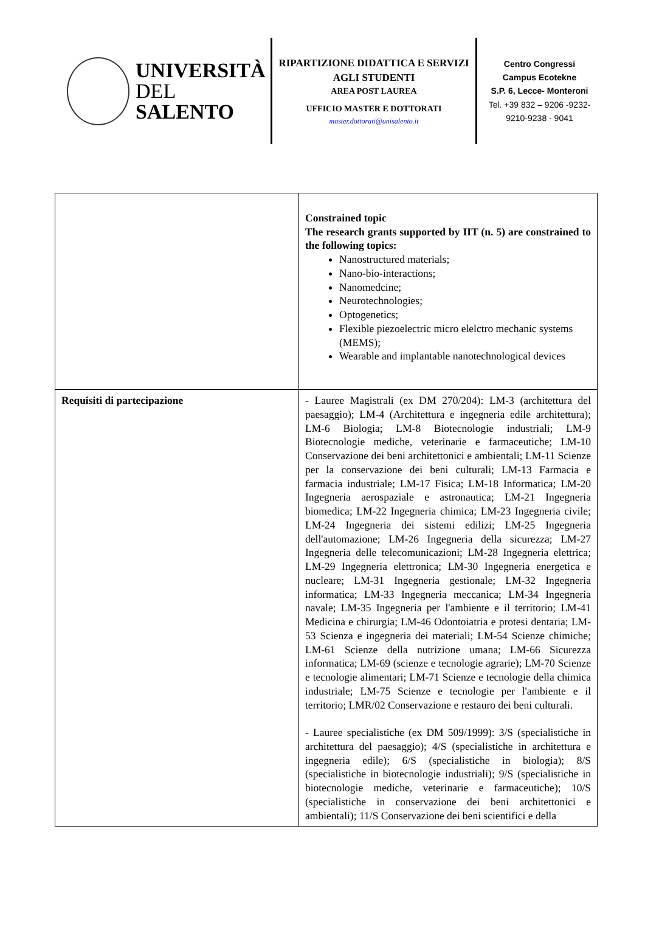UNIVERSITÀ
DEL SALENTO
RIPARTIZIONE DIDATTICA E SERVIZI AGLI STUDENTI
AREA POST LAUREA
UFFICIO MASTER E DOTTORATI
master.dottorati@unisalento.it
Centro Congressi
Campus Ecotekne
S.P. 6, Lecce- Monteroni
Tel. +39 832 – 9206 -9232-
9210-9238 - 9041
| | Constrained topic The research grants supported by IIT (n. 5) are constrained to the following topics: Nanostructured materials; Nano-bio-interactions; Nanomedcine; Neurotechnologies; Optogenetics; Flexible piezoelectric micro elelctro mechanic systems (MEMS); Wearable and implantable nanotechnological devices |
| Requisiti di partecipazione | - Lauree Magistrali (ex DM 270/204): LM-3 (architettura del paesaggio); LM-4 (Architettura e ingegneria edile architettura); LM-6 Biologia; LM-8 Biotecnologie industriali; LM-9 Biotecnologie mediche, veterinarie e farmaceutiche; LM-10 Conservazione dei beni architettonici e ambientali; LM-11 Scienze per la conservazione dei beni culturali; LM-13 Farmacia e farmacia industriale; LM-17 Fisica; LM-18 Informatica; LM-20 Ingegneria aerospaziale e astronautica; LM-21 Ingegneria biomedica; LM-22 Ingegneria chimica; LM-23 Ingegneria civile; LM-24 Ingegneria dei sistemi edilizi; LM-25 Ingegneria dell'automazione; LM-26 Ingegneria della sicurezza; LM-27 Ingegneria delle telecomunicazioni; LM-28 Ingegneria elettrica; LM-29 Ingegneria elettronica; LM-30 Ingegneria energetica e nucleare; LM-31 Ingegneria gestionale; LM-32 Ingegneria informatica; LM-33 Ingegneria meccanica; LM-34 Ingegneria navale; LM-35 Ingegneria per l'ambiente e il territorio; LM-41 Medicina e chirurgia; LM-46 Odontoiatria e protesi dentaria; LM-53 Scienza e ingegneria dei materiali; LM-54 Scienze chimiche; LM-61 Scienze della nutrizione umana; LM-66 Sicurezza informatica; LM-69 (scienze e tecnologie agrarie); LM-70 Scienze e tecnologie alimentari; LM-71 Scienze e tecnologie della chimica industriale; LM-75 Scienze e tecnologie per l'ambiente e il territorio; LMR/02 Conservazione e restauro dei beni culturali. - Lauree specialistiche (ex DM 509/1999): 3/S (specialistiche in architettura del paesaggio); 4/S (specialistiche in architettura e ingegneria edile); 6/S (specialistiche in biologia); 8/S (specialistiche in biotecnologie industriali); 9/S (specialistiche in biotecnologie mediche, veterinarie e farmaceutiche); 10/S (specialistiche in conservazione dei beni architettonici e ambientali); 11/S Conservazione dei beni scientifici e della |